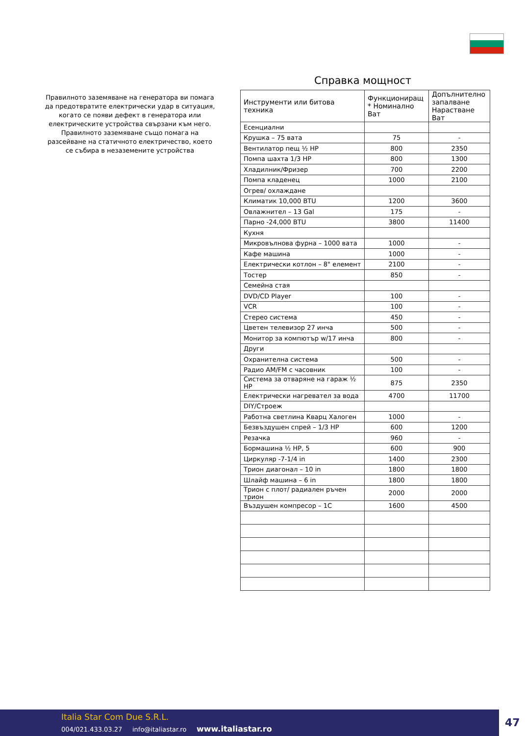Правилното заземяване на генератора ви помага да предотвратите електрически удар в ситуация, когато се появи дефект в генератора или електрическите устройства свързани към него. Правилното заземяване също помага на разсейване на статичното електричество, което се събира в незаземените устройства
Справка мощност
| Инструменти или битова техника | Функциониращ * Номинално Ват | Допълнително запалване Нарастване Ват |
| --- | --- | --- |
| Есенциални | | |
| Крушка – 75 вата | 75 | - |
| Вентилатор пещ ½ HP | 800 | 2350 |
| Помпа шахта 1/3 HP | 800 | 1300 |
| Хладилник/Фризер | 700 | 2200 |
| Помпа кладенец | 1000 | 2100 |
| Огрев/ охлаждане | | |
| Климатик 10,000 BTU | 1200 | 3600 |
| Овлажнител – 13 Gal | 175 | - |
| Парно -24,000 BTU | 3800 | 11400 |
| Кухня | | |
| Микровълнова фурна – 1000 вата | 1000 | - |
| Кафе машина | 1000 | - |
| Електрически котлон – 8" елемент | 2100 | - |
| Тостер | 850 | - |
| Семейна стая | | |
| DVD/CD Player | 100 | - |
| VCR | 100 | - |
| Стерео система | 450 | - |
| Цветен телевизор 27 инча | 500 | - |
| Монитор за компютър w/17 инча | 800 | - |
| Други | | |
| Охранителна система | 500 | - |
| Радио AM/FM с часовник | 100 | - |
| Система за отваряне на гараж ½ HP | 875 | 2350 |
| Електрически нагревател за вода | 4700 | 11700 |
| DIY/Строеж | | |
| Работна светлина Кварц Халоген | 1000 | - |
| Безвъздушен спрей – 1/3 HP | 600 | 1200 |
| Резачка | 960 | - |
| Бормашина ½ HP, 5 | 600 | 900 |
| Циркуляр -7-1/4 in | 1400 | 2300 |
| Трион диагонал – 10 in | 1800 | 1800 |
| Шлайф машина – 6 in | 1800 | 1800 |
| Трион с плот/ радиален ръчен трион | 2000 | 2000 |
| Въздушен компресор – 1C | 1600 | 4500 |
Italia Star Com Due S.R.L.
004/021.433.03.27 info@italiastar.ro www.italiastar.ro
47